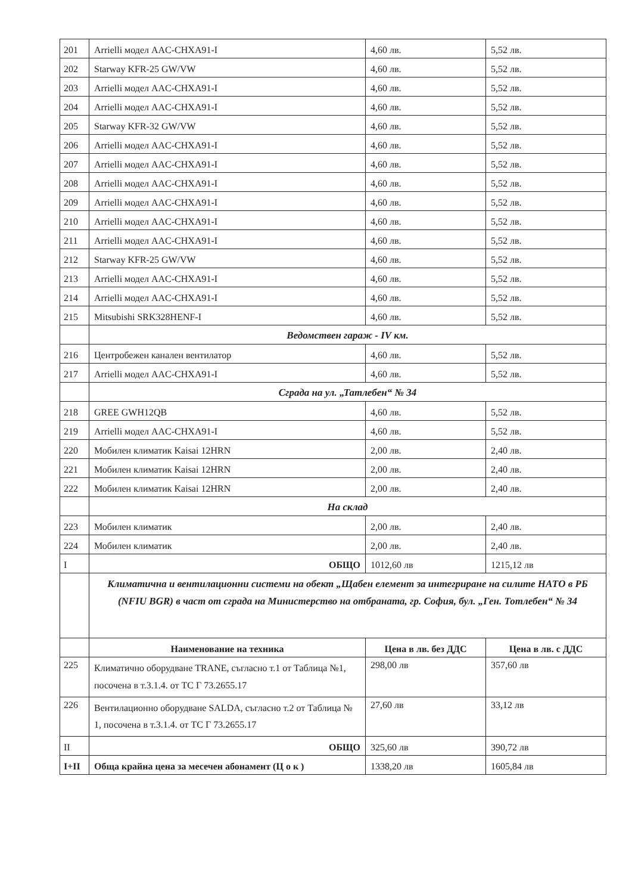| 201 | Arrielli модел AAC-CHXA91-I | 4,60 лв. | 5,52 лв. |
| 202 | Starway KFR-25 GW/VW | 4,60 лв. | 5,52 лв. |
| 203 | Arrielli модел AAC-CHXA91-I | 4,60 лв. | 5,52 лв. |
| 204 | Arrielli модел AAC-CHXA91-I | 4,60 лв. | 5,52 лв. |
| 205 | Starway KFR-32 GW/VW | 4,60 лв. | 5,52 лв. |
| 206 | Arrielli модел AAC-CHXA91-I | 4,60 лв. | 5,52 лв. |
| 207 | Arrielli модел AAC-CHXA91-I | 4,60 лв. | 5,52 лв. |
| 208 | Arrielli модел AAC-CHXA91-I | 4,60 лв. | 5,52 лв. |
| 209 | Arrielli модел AAC-CHXA91-I | 4,60 лв. | 5,52 лв. |
| 210 | Arrielli модел AAC-CHXA91-I | 4,60 лв. | 5,52 лв. |
| 211 | Arrielli модел AAC-CHXA91-I | 4,60 лв. | 5,52 лв. |
| 212 | Starway KFR-25 GW/VW | 4,60 лв. | 5,52 лв. |
| 213 | Arrielli модел AAC-CHXA91-I | 4,60 лв. | 5,52 лв. |
| 214 | Arrielli модел AAC-CHXA91-I | 4,60 лв. | 5,52 лв. |
| 215 | Mitsubishi SRK328HENF-I | 4,60 лв. | 5,52 лв. |
| | Ведомствен гараж - IV км. | | |
| 216 | Центробежен канален вентилатор | 4,60 лв. | 5,52 лв. |
| 217 | Arrielli модел AAC-CHXA91-I | 4,60 лв. | 5,52 лв. |
| | Сграда на ул. „Татлебен“ № 34 | | |
| 218 | GREE GWH12QB | 4,60 лв. | 5,52 лв. |
| 219 | Arrielli модел AAC-CHXA91-I | 4,60 лв. | 5,52 лв. |
| 220 | Мобилен климатик Kaisai 12HRN | 2,00 лв. | 2,40 лв. |
| 221 | Мобилен климатик Kaisai 12HRN | 2,00 лв. | 2,40 лв. |
| 222 | Мобилен климатик Kaisai 12HRN | 2,00 лв. | 2,40 лв. |
| | На склад | | |
| 223 | Мобилен климатик | 2,00 лв. | 2,40 лв. |
| 224 | Мобилен климатик | 2,00 лв. | 2,40 лв. |
| I | ОБЩО | 1012,60 лв | 1215,12 лв |
| | Климатична и вентилационни системи на обект „Щабен елемент за интегриране на силите НАТО в РБ (NFIU BGR) в част от сграда на Министерство на отбраната, гр. София, бул. „Ген. Тотлебен“ № 34 | | |
| | Наименование на техника | Цена в лв. без ДДС | Цена в лв. с ДДС |
| 225 | Климатично оборудване TRANE, съгласно т.1 от Таблица №1, посочена в т.3.1.4. от ТС Г 73.2655.17 | 298,00 лв | 357,60 лв |
| 226 | Вентилационно оборудване SALDA, съгласно т.2 от Таблица № 1, посочена в т.3.1.4. от ТС Г 73.2655.17 | 27,60 лв | 33,12 лв |
| II | ОБЩО | 325,60 лв | 390,72 лв |
| I+II | Обща крайна цена за месечен абонамент (Ц о к ) | 1338,20 лв | 1605,84 лв |